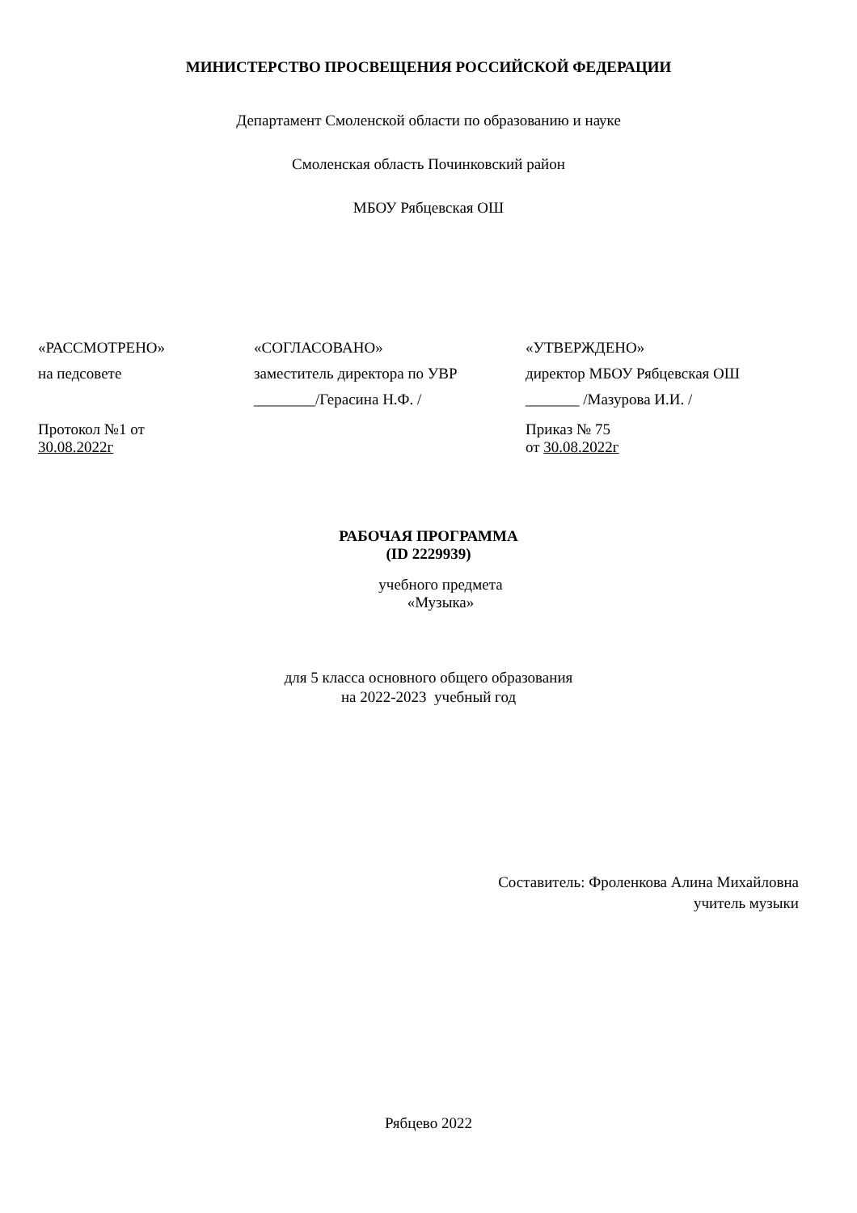МИНИСТЕРСТВО ПРОСВЕЩЕНИЯ РОССИЙСКОЙ ФЕДЕРАЦИИ
Департамент Смоленской области по образованию и науке
Смоленская область Починковский район
МБОУ Рябцевская ОШ
«РАССМОТРЕНО»
на педсовете
Протокол №1 от
30.08.2022г
«СОГЛАСОВАНО»
заместитель директора по УВР
________/Герасина Н.Ф. /
«УТВЕРЖДЕНО»
директор МБОУ Рябцевская ОШ
_______ /Мазурова И.И. /
Приказ № 75
от 30.08.2022г
РАБОЧАЯ ПРОГРАММА
(ID 2229939)
учебного предмета
«Музыка»
для 5 класса основного общего образования
на 2022-2023 учебный год
Составитель: Фроленкова Алина Михайловна
учитель музыки
Рябцево 2022